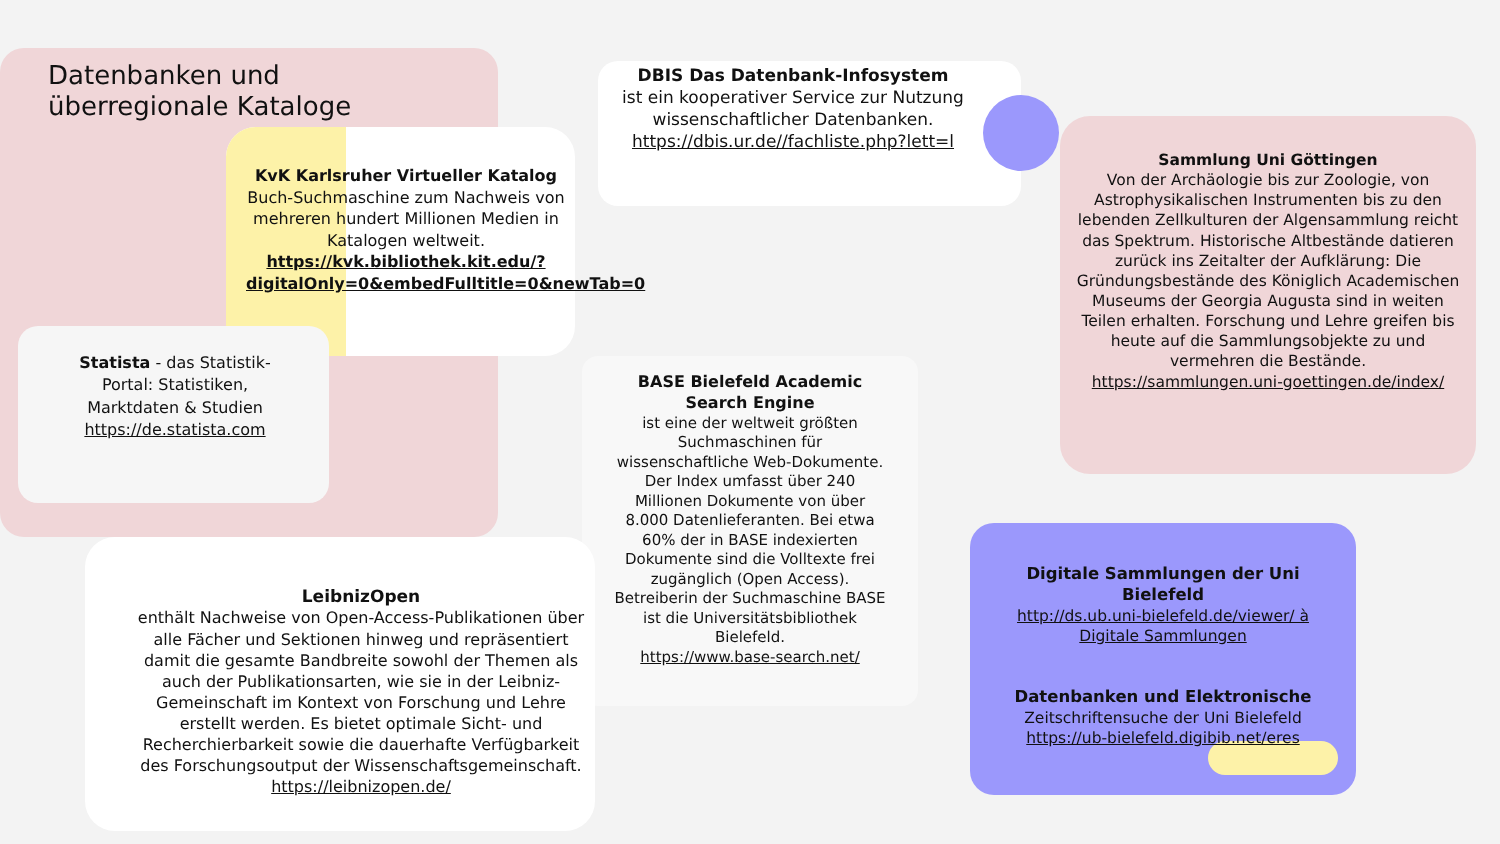Datenbanken und überregionale Kataloge
KvK Karlsruher Virtueller Katalog
Buch-Suchmaschine zum Nachweis von mehreren hundert Millionen Medien in Katalogen weltweit.
https://kvk.bibliothek.kit.edu/?digitalOnly=0&embedFulltitle=0&newTab=0
DBIS Das Datenbank-Infosystem
ist ein kooperativer Service zur Nutzung wissenschaftlicher Datenbanken.
https://dbis.ur.de//fachliste.php?lett=l
Sammlung Uni Göttingen
Von der Archäologie bis zur Zoologie, von Astrophysikalischen Instrumenten bis zu den lebenden Zellkulturen der Algensammlung reicht das Spektrum. Historische Altbestände datieren zurück ins Zeitalter der Aufklärung: Die Gründungsbestände des Königlich Academischen Museums der Georgia Augusta sind in weiten Teilen erhalten. Forschung und Lehre greifen bis heute auf die Sammlungsobjekte zu und vermehren die Bestände.
https://sammlungen.uni-goettingen.de/index/
Statista - das Statistik-Portal: Statistiken, Marktdaten & Studien
https://de.statista.com
BASE Bielefeld Academic Search Engine
ist eine der weltweit größten Suchmaschinen für wissenschaftliche Web-Dokumente. Der Index umfasst über 240 Millionen Dokumente von über 8.000 Datenlieferanten. Bei etwa 60% der in BASE indexierten Dokumente sind die Volltexte frei zugänglich (Open Access). Betreiberin der Suchmaschine BASE ist die Universitätsbibliothek Bielefeld.
https://www.base-search.net/
Digitale Sammlungen der Uni Bielefeld
http://ds.ub.uni-bielefeld.de/viewer/ à Digitale Sammlungen
Datenbanken und Elektronische
Zeitschriftensuche der Uni Bielefeld
https://ub-bielefeld.digibib.net/eres
LeibnizOpen
enthält Nachweise von Open-Access-Publikationen über alle Fächer und Sektionen hinweg und repräsentiert damit die gesamte Bandbreite sowohl der Themen als auch der Publikationsarten, wie sie in der Leibniz-Gemeinschaft im Kontext von Forschung und Lehre erstellt werden. Es bietet optimale Sicht- und Recherchierbarkeit sowie die dauerhafte Verfügbarkeit des Forschungsoutput der Wissenschaftsgemeinschaft.
https://leibnizopen.de/